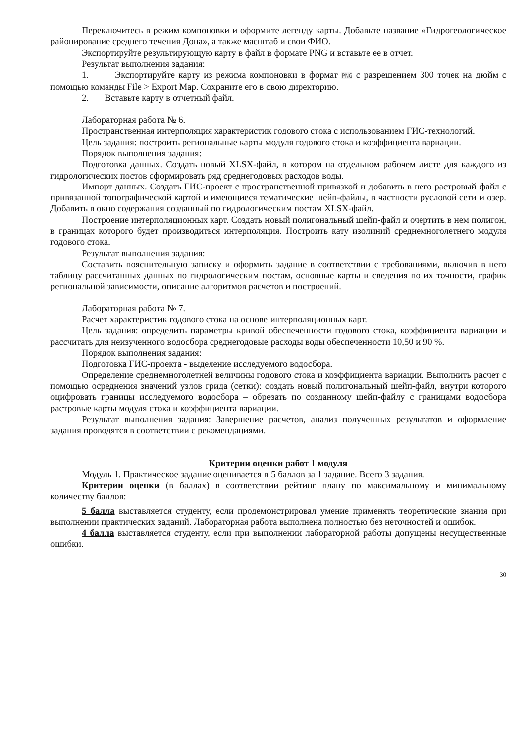Переключитесь в режим компоновки и оформите легенду карты. Добавьте название «Гидрогеологическое районирование среднего течения Дона», а также масштаб и свои ФИО.
Экспортируйте результирующую карту в файл в формате PNG и вставьте ее в отчет.
Результат выполнения задания:
1. Экспортируйте карту из режима компоновки в формат PNG с разрешением 300 точек на дюйм с помощью команды File > Export Map. Сохраните его в свою директорию.
2. Вставьте карту в отчетный файл.
Лабораторная работа № 6.
Пространственная интерполяция характеристик годового стока с использованием ГИС-технологий.
Цель задания: построить региональные карты модуля годового стока и коэффициента вариации.
Порядок выполнения задания:
Подготовка данных. Создать новый XLSX-файл, в котором на отдельном рабочем листе для каждого из гидрологических постов сформировать ряд среднегодовых расходов воды.
Импорт данных. Создать ГИС-проект с пространственной привязкой и добавить в него растровый файл с привязанной топографической картой и имеющиеся тематические шейп-файлы, в частности русловой сети и озер. Добавить в окно содержания созданный по гидрологическим постам XLSX-файл.
Построение интерполяционных карт. Создать новый полигональный шейп-файл и очертить в нем полигон, в границах которого будет производиться интерполяция. Построить кату изолиний среднемноголетнего модуля годового стока.
Результат выполнения задания:
Составить пояснительную записку и оформить задание в соответствии с требованиями, включив в него таблицу рассчитанных данных по гидрологическим постам, основные карты и сведения по их точности, график региональной зависимости, описание алгоритмов расчетов и построений.
Лабораторная работа № 7.
Расчет характеристик годового стока на основе интерполяционных карт.
Цель задания: определить параметры кривой обеспеченности годового стока, коэффициента вариации и рассчитать для неизученного водосбора среднегодовые расходы воды обеспеченности 10,50 и 90 %.
Порядок выполнения задания:
Подготовка ГИС-проекта - выделение исследуемого водосбора.
Определение среднемноголетней величины годового стока и коэффициента вариации. Выполнить расчет с помощью осреднения значений узлов грида (сетки): создать новый полигональный шейп-файл, внутри которого оцифровать границы исследуемого водосбора – обрезать по созданному шейп-файлу с границами водосбора растровые карты модуля стока и коэффициента вариации.
Результат выполнения задания: Завершение расчетов, анализ полученных результатов и оформление задания проводятся в соответствии с рекомендациями.
Критерии оценки работ 1 модуля
Модуль 1. Практическое задание оценивается в 5 баллов за 1 задание. Всего 3 задания.
Критерии оценки (в баллах) в соответствии рейтинг плану по максимальному и минимальному количеству баллов:
5 балла выставляется студенту, если продемонстрировал умение применять теоретические знания при выполнении практических заданий. Лабораторная работа выполнена полностью без неточностей и ошибок.
4 балла выставляется студенту, если при выполнении лабораторной работы допущены несущественные ошибки.
30